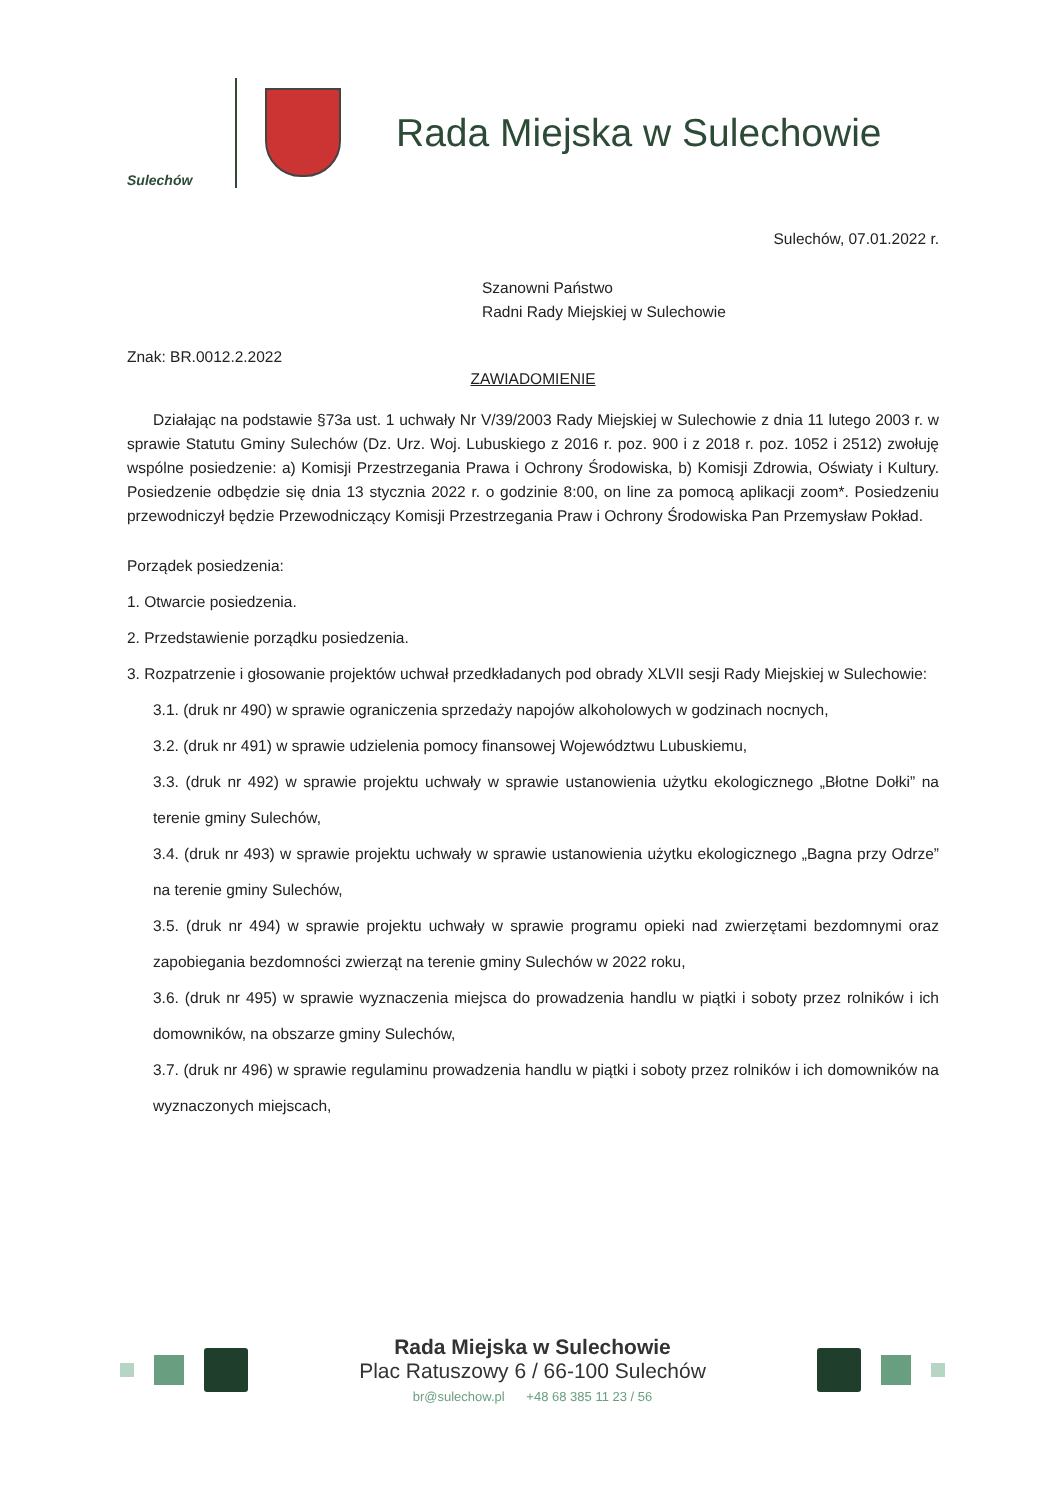Sulechów
Rada Miejska w Sulechowie
Sulechów, 07.01.2022 r.
Szanowni Państwo
Radni Rady Miejskiej w Sulechowie
Znak: BR.0012.2.2022
ZAWIADOMIENIE
Działając na podstawie §73a ust. 1 uchwały Nr V/39/2003 Rady Miejskiej w Sulechowie z dnia 11 lutego 2003 r. w sprawie Statutu Gminy Sulechów (Dz. Urz. Woj. Lubuskiego z 2016 r. poz. 900 i z 2018 r. poz. 1052 i 2512) zwołuję wspólne posiedzenie: a) Komisji Przestrzegania Prawa i Ochrony Środowiska, b) Komisji Zdrowia, Oświaty i Kultury. Posiedzenie odbędzie się dnia 13 stycznia 2022 r. o godzinie 8:00, on line za pomocą aplikacji zoom*. Posiedzeniu przewodniczył będzie Przewodniczący Komisji Przestrzegania Praw i Ochrony Środowiska Pan Przemysław Pokład.
Porządek posiedzenia:
1. Otwarcie posiedzenia.
2. Przedstawienie porządku posiedzenia.
3. Rozpatrzenie i głosowanie projektów uchwał przedkładanych pod obrady XLVII sesji Rady Miejskiej w Sulechowie:
3.1. (druk nr 490) w sprawie ograniczenia sprzedaży napojów alkoholowych w godzinach nocnych,
3.2. (druk nr 491) w sprawie udzielenia pomocy finansowej Województwu Lubuskiemu,
3.3. (druk nr 492) w sprawie projektu uchwały w sprawie ustanowienia użytku ekologicznego „Błotne Dołki” na terenie gminy Sulechów,
3.4. (druk nr 493) w sprawie projektu uchwały w sprawie ustanowienia użytku ekologicznego „Bagna przy Odrze” na terenie gminy Sulechów,
3.5. (druk nr 494) w sprawie projektu uchwały w sprawie programu opieki nad zwierzętami bezdomnymi oraz zapobiegania bezdomności zwierząt na terenie gminy Sulechów w 2022 roku,
3.6. (druk nr 495) w sprawie wyznaczenia miejsca do prowadzenia handlu w piątki i soboty przez rolników i ich domowników, na obszarze gminy Sulechów,
3.7. (druk nr 496) w sprawie regulaminu prowadzenia handlu w piątki i soboty przez rolników i ich domowników na wyznaczonych miejscach,
Rada Miejska w Sulechowie
Plac Ratuszowy 6 / 66-100 Sulechów
br@sulechow.pl +48 68 385 11 23 / 56